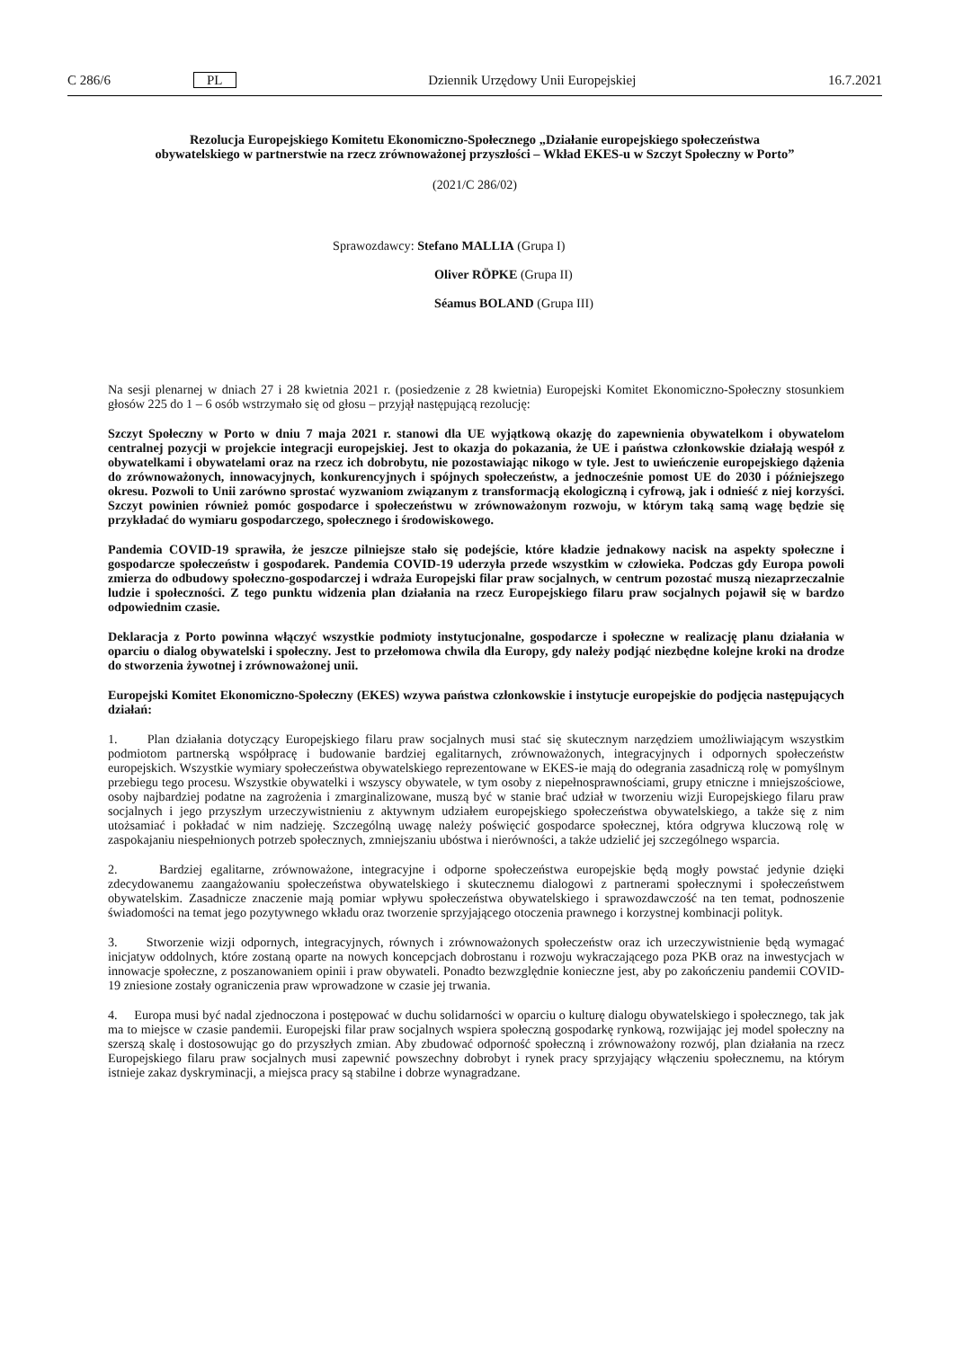C 286/6 PL Dziennik Urzędowy Unii Europejskiej 16.7.2021
Rezolucja Europejskiego Komitetu Ekonomiczno-Społecznego „Działanie europejskiego społeczeństwa obywatelskiego w partnerstwie na rzecz zrównoważonej przyszłości – Wkład EKES-u w Szczyt Społeczny w Porto”
(2021/C 286/02)
Sprawozdawcy: Stefano MALLIA (Grupa I)
Oliver RÖPKE (Grupa II)
Séamus BOLAND (Grupa III)
Na sesji plenarnej w dniach 27 i 28 kwietnia 2021 r. (posiedzenie z 28 kwietnia) Europejski Komitet Ekonomiczno-Społeczny stosunkiem głosów 225 do 1 – 6 osób wstrzymało się od głosu – przyjął następującą rezolucję:
Szczyt Społeczny w Porto w dniu 7 maja 2021 r. stanowi dla UE wyjątkową okazję do zapewnienia obywatelkom i obywatelom centralnej pozycji w projekcie integracji europejskiej. Jest to okazja do pokazania, że UE i państwa członkowskie działają wespół z obywatelkami i obywatelami oraz na rzecz ich dobrobytu, nie pozostawiając nikogo w tyle. Jest to uwieńczenie europejskiego dążenia do zrównoważonych, innowacyjnych, konkurencyjnych i spójnych społeczeństw, a jednocześnie pomost UE do 2030 i późniejszego okresu. Pozwoli to Unii zarówno sprostać wyzwaniom związanym z transformacją ekologiczną i cyfrową, jak i odnieść z niej korzyści. Szczyt powinien również pomóc gospodarce i społeczeństwu w zrównoważonym rozwoju, w którym taką samą wagę będzie się przykładać do wymiaru gospodarczego, społecznego i środowiskowego.
Pandemia COVID-19 sprawiła, że jeszcze pilniejsze stało się podejście, które kładzie jednakowy nacisk na aspekty społeczne i gospodarcze społeczeństw i gospodarek. Pandemia COVID-19 uderzyła przede wszystkim w człowieka. Podczas gdy Europa powoli zmierza do odbudowy społeczno-gospodarczej i wdraża Europejski filar praw socjalnych, w centrum pozostać muszą niezaprzeczalnie ludzie i społeczności. Z tego punktu widzenia plan działania na rzecz Europejskiego filaru praw socjalnych pojawił się w bardzo odpowiednim czasie.
Deklaracja z Porto powinna włączyć wszystkie podmioty instytucjonalne, gospodarcze i społeczne w realizację planu działania w oparciu o dialog obywatelski i społeczny. Jest to przełomowa chwila dla Europy, gdy należy podjąć niezbędne kolejne kroki na drodze do stworzenia żywotnej i zrównoważonej unii.
Europejski Komitet Ekonomiczno-Społeczny (EKES) wzywa państwa członkowskie i instytucje europejskie do podjęcia następujących działań:
1. Plan działania dotyczący Europejskiego filaru praw socjalnych musi stać się skutecznym narzędziem umożliwiającym wszystkim podmiotom partnerską współpracę i budowanie bardziej egalitarnych, zrównoważonych, integracyjnych i odpornych społeczeństw europejskich. Wszystkie wymiary społeczeństwa obywatelskiego reprezentowane w EKES-ie mają do odegrania zasadniczą rolę w pomyślnym przebiegu tego procesu. Wszystkie obywatelki i wszyscy obywatele, w tym osoby z niepełnosprawnościami, grupy etniczne i mniejszościowe, osoby najbardziej podatne na zagrożenia i zmarginalizowane, muszą być w stanie brać udział w tworzeniu wizji Europejskiego filaru praw socjalnych i jego przyszłym urzeczywistnieniu z aktywnym udziałem europejskiego społeczeństwa obywatelskiego, a także się z nim utożsamiać i pokładać w nim nadzieję. Szczególną uwagę należy poświęcić gospodarce społecznej, która odgrywa kluczową rolę w zaspokajaniu niespełnionych potrzeb społecznych, zmniejszaniu ubóstwa i nierówności, a także udzielić jej szczególnego wsparcia.
2. Bardziej egalitarne, zrównoważone, integracyjne i odporne społeczeństwa europejskie będą mogły powstać jedynie dzięki zdecydowanemu zaangażowaniu społeczeństwa obywatelskiego i skutecznemu dialogowi z partnerami społecznymi i społeczeństwem obywatelskim. Zasadnicze znaczenie mają pomiar wpływu społeczeństwa obywatelskiego i sprawozdawczość na ten temat, podnoszenie świadomości na temat jego pozytywnego wkładu oraz tworzenie sprzyjającego otoczenia prawnego i korzystnej kombinacji polityk.
3. Stworzenie wizji odpornych, integracyjnych, równych i zrównoważonych społeczeństw oraz ich urzeczywistnienie będą wymagać inicjatyw oddolnych, które zostaną oparte na nowych koncepcjach dobrostanu i rozwoju wykraczającego poza PKB oraz na inwestycjach w innowacje społeczne, z poszanowaniem opinii i praw obywateli. Ponadto bezwzględnie konieczne jest, aby po zakończeniu pandemii COVID-19 zniesione zostały ograniczenia praw wprowadzone w czasie jej trwania.
4. Europa musi być nadal zjednoczona i postępować w duchu solidarności w oparciu o kulturę dialogu obywatelskiego i społecznego, tak jak ma to miejsce w czasie pandemii. Europejski filar praw socjalnych wspiera społeczną gospodarkę rynkową, rozwijając jej model społeczny na szerszą skalę i dostosowując go do przyszłych zmian. Aby zbudować odporność społeczną i zrównoważony rozwój, plan działania na rzecz Europejskiego filaru praw socjalnych musi zapewnić powszechny dobrobyt i rynek pracy sprzyjający włączeniu społecznemu, na którym istnieje zakaz dyskryminacji, a miejsca pracy są stabilne i dobrze wynagradzane.